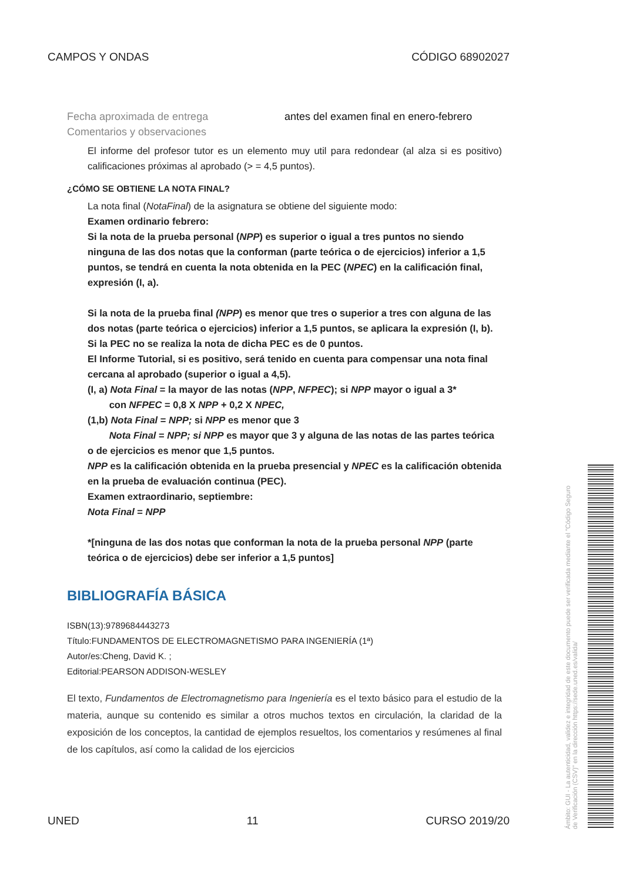CAMPOS Y ONDAS CÓDIGO 68902027
Fecha aproximada de entrega antes del examen final en enero-febrero
Comentarios y observaciones
El informe del profesor tutor es un elemento muy util para redondear (al alza si es positivo) calificaciones próximas al aprobado (> = 4,5 puntos).
¿CÓMO SE OBTIENE LA NOTA FINAL?
La nota final (NotaFinal) de la asignatura se obtiene del siguiente modo:
Examen ordinario febrero:
Si la nota de la prueba personal (NPP) es superior o igual a tres puntos no siendo ninguna de las dos notas que la conforman (parte teórica o de ejercicios) inferior a 1,5 puntos, se tendrá en cuenta la nota obtenida en la PEC (NPEC) en la calificación final, expresión (I, a).
Si la nota de la prueba final (NPP) es menor que tres o superior a tres con alguna de las dos notas (parte teórica o ejercicios) inferior a 1,5 puntos, se aplicara la expresión (I, b).
Si la PEC no se realiza la nota de dicha PEC es de 0 puntos.
El Informe Tutorial, si es positivo, será tenido en cuenta para compensar una nota final cercana al aprobado (superior o igual a 4,5).
(I, a) Nota Final = la mayor de las notas (NPP, NFPEC); si NPP mayor o igual a 3*
con NFPEC = 0,8 X NPP + 0,2 X NPEC,
(1,b) Nota Final = NPP; si NPP es menor que 3
Nota Final = NPP; si NPP es mayor que 3 y alguna de las notas de las partes teórica o de ejercicios es menor que 1,5 puntos.
NPP es la calificación obtenida en la prueba presencial y NPEC es la calificación obtenida en la prueba de evaluación continua (PEC).
Examen extraordinario, septiembre:
Nota Final = NPP
*[ninguna de las dos notas que conforman la nota de la prueba personal NPP (parte teórica o de ejercicios) debe ser inferior a 1,5 puntos]
BIBLIOGRAFÍA BÁSICA
ISBN(13):9789684443273
Título:FUNDAMENTOS DE ELECTROMAGNETISMO PARA INGENIERÍA (1ª)
Autor/es:Cheng, David K. ;
Editorial:PEARSON ADDISON-WESLEY
El texto, Fundamentos de Electromagnetismo para Ingeniería es el texto básico para el estudio de la materia, aunque su contenido es similar a otros muchos textos en circulación, la claridad de la exposición de los conceptos, la cantidad de ejemplos resueltos, los comentarios y resúmenes al final de los capítulos, así como la calidad de los ejercicios
UNED 11 CURSO 2019/20
Ámbito: GUI - La autenticidad, validez e integridad de este documento puede ser verificada mediante el "Código Seguro de Verificación (CSV)" en la dirección https://sede.uned.es/valida/